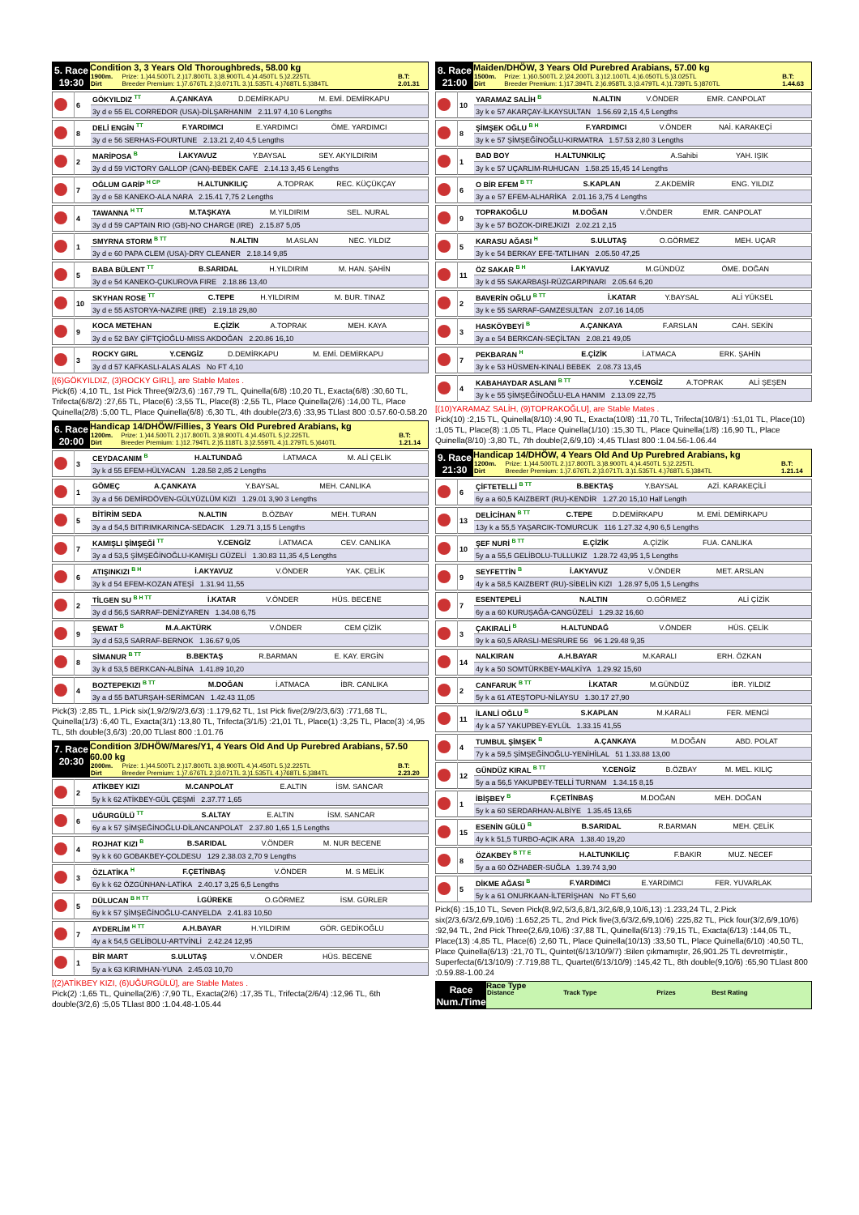5. Race
19:30
Condition 3, 3 Years Old Thoroughbreds, 58.00 kg
| 1900m. | Prize: 1.)44.500TL 2.)17.800TL 3.)8.900TL 4.)4.450TL 5.)2.225TL | B.T: |
| Dirt | Breeder Premium: 1.)7.676TL 2.)3.071TL 3.)1.535TL 4.)768TL 5.)384TL | 2.01.31 |
| | 6 | GÖKYILDIZ <sup>TT</sup> | A.ÇANKAYA | D.DEMİRKAPU | M. EMİ. DEMİRKAPU |
| | | 3y d e 55 EL CORREDOR (USA)-DİLŞARHANIM 2.11.97 4,10 6 Lengths | | | |
| | 8 | DELİ ENGİN <sup>TT</sup> | F.YARDIMCI | E.YARDIMCI | ÖME. YARDIMCI |
| | | 3y d e 56 SERHAS-FOURTUNE 2.13.21 2,40 4,5 Lengths | | | |
| | 2 | MARİPOSA <sup>B</sup> | İ.AKYAVUZ | Y.BAYSAL | SEY. AKYILDIRIM |
| | | 3y d d 59 VICTORY GALLOP (CAN)-BEBEK CAFE 2.14.13 3,45 6 Lengths | | | |
| | 7 | OĞLUM GARİP <sup>H CP</sup> | H.ALTUNKILIÇ | A.TOPRAK | REC. KÜÇÜKÇAY |
| | | 3y d e 58 KANEKO-ALA NARA 2.15.41 7,75 2 Lengths | | | |
| | 4 | TAWANNA <sup>H TT</sup> | M.TAŞKAYA | M.YILDIRIM | SEL. NURAL |
| | | 3y d d 59 CAPTAIN RIO (GB)-NO CHARGE (IRE) 2.15.87 5,05 | | | |
| | 1 | SMYRNA STORM <sup>B TT</sup> | N.ALTIN | M.ASLAN | NEC. YILDIZ |
| | | 3y d e 60 PAPA CLEM (USA)-DRY CLEANER 2.18.14 9,85 | | | |
| | 5 | BABA BÜLENT <sup>TT</sup> | B.SARIDAL | H.YILDIRIM | M. HAN. ŞAHİN |
| | | 3y d e 54 KANEKO-ÇUKUROVA FIRE 2.18.86 13,40 | | | |
| | 10 | SKYHAN ROSE <sup>TT</sup> | C.TEPE | H.YILDIRIM | M. BUR. TINAZ |
| | | 3y d e 55 ASTORYA-NAZIRE (IRE) 2.19.18 29,80 | | | |
| | 9 | KOCA METEHAN | E.ÇİZİK | A.TOPRAK | MEH. KAYA |
| | | 3y d e 52 BAY ÇİFTÇİOĞLU-MISS AKDOĞAN 2.20.86 16,10 | | | |
| | 3 | ROCKY GIRL | Y.CENGİZ | D.DEMİRKAPU | M. EMİ. DEMİRKAPU |
| | | 3y d d 57 KAFKASLI-ALAS ALAS No FT 4,10 | | | |
[(6)GÖKYILDIZ, (3)ROCKY GIRL], are Stable Mates .
Pick(6) :4,10 TL, 1st Pick Three(9/2/3,6) :167,79 TL, Quinella(6/8) :10,20 TL, Exacta(6/8) :30,60 TL, Trifecta(6/8/2) :27,65 TL, Place(6) :3,55 TL, Place(8) :2,55 TL, Place Quinella(2/6) :14,00 TL, Place Quinella(2/8) :5,00 TL, Place Quinella(6/8) :6,30 TL, 4th double(2/3,6) :33,95 TLlast 800 :0.57.60-0.58.20
6. Race
20:00
Handicap 14/DHÖW/Fillies, 3 Years Old Purebred Arabians, kg
| 1200m. | Prize: 1.)44.500TL 2.)17.800TL 3.)8.900TL 4.)4.450TL 5.)2.225TL | B.T: |
| Dirt | Breeder Premium: 1.)12.794TL 2.)5.118TL 3.)2.559TL 4.)1.279TL 5.)640TL | 1.21.14 |
| | 3 | CEYDACANIM <sup>B</sup> | H.ALTUNDAĞ | İ.ATMACA | M. ALİ ÇELİK |
| | | 3y k d 55 EFEM-HÜLYACAN 1.28.58 2,85 2 Lengths | | | |
| | 1 | GÖMEÇ | A.ÇANKAYA | Y.BAYSAL | MEH. CANLIKA |
| | | 3y a d 56 DEMİRDÖVEN-GÜLYÜZLÜM KIZI 1.29.01 3,90 3 Lengths | | | |
| | 5 | BİTİRİM SEDA | N.ALTIN | B.ÖZBAY | MEH. TURAN |
| | | 3y a d 54,5 BITIRIMKARINCA-SEDACIK 1.29.71 3,15 5 Lengths | | | |
| | 7 | KAMIŞLI ŞİMŞEĞİ <sup>TT</sup> | Y.CENGİZ | İ.ATMACA | CEV. CANLIKA |
| | | 3y a d 53,5 ŞİMŞEĞİNOĞLU-KAMIŞLI GÜZELİ 1.30.83 11,35 4,5 Lengths | | | |
| | 6 | ATIŞINKIZI <sup>B H</sup> | İ.AKYAVUZ | V.ÖNDER | YAK. ÇELİK |
| | | 3y k d 54 EFEM-KOZAN ATEŞİ 1.31.94 11,55 | | | |
| | 2 | TİLGEN SU <sup>B H TT</sup> | İ.KATAR | V.ÖNDER | HÜS. BECENE |
| | | 3y d d 56,5 SARRAF-DENİZYAREN 1.34.08 6,75 | | | |
| | 9 | ŞEWAT <sup>B</sup> | M.A.AKTÜRK | V.ÖNDER | CEM ÇİZİK |
| | | 3y d d 53,5 SARRAF-BERNOK 1.36.67 9,05 | | | |
| | 8 | SİMANUR <sup>B TT</sup> | B.BEKTAŞ | R.BARMAN | E. KAY. ERGİN |
| | | 3y k d 53,5 BERKCAN-ALBİNA 1.41.89 10,20 | | | |
| | 4 | BOZTEPEKIZI <sup>B TT</sup> | M.DOĞAN | İ.ATMACA | İBR. CANLIKA |
| | | 3y a d 55 BATURŞAH-SERİMCAN 1.42.43 11,05 | | | |
Pick(3) :2,85 TL, 1.Pick six(1,9/2/9/2/3,6/3) :1.179,62 TL, 1st Pick five(2/9/2/3,6/3) :771,68 TL, Quinella(1/3) :6,40 TL, Exacta(3/1) :13,80 TL, Trifecta(3/1/5) :21,01 TL, Place(1) :3,25 TL, Place(3) :4,95 TL, 5th double(3,6/3) :20,00 TLlast 800 :1.01.76
7. Race
20:30
Condition 3/DHÖW/Mares/Y1, 4 Years Old And Up Purebred Arabians, 57.50 60.00 kg
| 2000m. | Prize: 1.)44.500TL 2.)17.800TL 3.)8.900TL 4.)4.450TL 5.)2.225TL | B.T: |
| Dirt | Breeder Premium: 1.)7.676TL 2.)3.071TL 3.)1.535TL 4.)768TL 5.)384TL | 2.23.20 |
| | 2 | ATİKBEY KIZI | M.CANPOLAT | E.ALTIN | İSM. SANCAR |
| | | 5y k k 62 ATİKBEY-GÜL ÇEŞMİ 2.37.77 1,65 | | | |
| | 6 | UĞURGÜLÜ <sup>TT</sup> | S.ALTAY | E.ALTIN | İSM. SANCAR |
| | | 6y a k 57 ŞİMŞEĞİNOĞLU-DİLANCANPOLAT 2.37.80 1,65 1,5 Lengths | | | |
| | 4 | ROJHAT KIZI <sup>B</sup> | B.SARIDAL | V.ÖNDER | M. NUR BECENE |
| | | 9y k k 60 GOBAKBEY-ÇOLDESU 129 2.38.03 2,70 9 Lengths | | | |
| | 3 | ÖZLATİKA <sup>H</sup> | F.ÇETİNBAŞ | V.ÖNDER | M. S MELİK |
| | | 6y k k 62 ÖZGÜNHAN-LATİKA 2.40.17 3,25 6,5 Lengths | | | |
| | 5 | DÜLUCAN <sup>B H TT</sup> | İ.GÜREKE | O.GÖRMEZ | İSM. GÜRLER |
| | | 6y k k 57 ŞİMŞEĞİNOĞLU-CANYELDA 2.41.83 10,50 | | | |
| | 7 | AYDERLİM <sup>H TT</sup> | A.H.BAYAR | H.YILDIRIM | GÖR. GEDİKOĞLU |
| | | 4y a k 54,5 GELİBOLU-ARTVİNLİ 2.42.24 12,95 | | | |
| | 1 | BİR MART | S.ULUTAŞ | V.ÖNDER | HÜS. BECENE |
| | | 5y a k 63 KIRIMHAN-YUNA 2.45.03 10,70 | | | |
[(2)ATİKBEY KIZI, (6)UĞURGÜLÜ], are Stable Mates .
Pick(2) :1,65 TL, Quinella(2/6) :7,90 TL, Exacta(2/6) :17,35 TL, Trifecta(2/6/4) :12,96 TL, 6th double(3/2,6) :5,05 TLlast 800 :1.04.48-1.05.44
8. Race
21:00
Maiden/DHÖW, 3 Years Old Purebred Arabians, 57.00 kg
| 1500m. | Prize: 1.)60.500TL 2.)24.200TL 3.)12.100TL 4.)6.050TL 5.)3.025TL | B.T: |
| Dirt | Breeder Premium: 1.)17.394TL 2.)6.958TL 3.)3.479TL 4.)1.739TL 5.)870TL | 1.44.63 |
| | 10 | YARAMAZ SALİH <sup>B</sup> | N.ALTIN | V.ÖNDER | EMR. CANPOLAT |
| | | 3y k e 57 AKARÇAY-İLKAYSULTAN 1.56.69 2,15 4,5 Lengths | | | |
| | 8 | ŞİMŞEK OĞLU <sup>B H</sup> | F.YARDIMCI | V.ÖNDER | NAİ. KARAKEÇİ |
| | | 3y k e 57 ŞİMŞEĞİNOĞLU-KIRMATRA 1.57.53 2,80 3 Lengths | | | |
| | 1 | BAD BOY | H.ALTUNKILIÇ | A.Sahibi | YAH. IŞIK |
| | | 3y k e 57 UÇARLIM-RUHUCAN 1.58.25 15,45 14 Lengths | | | |
| | 6 | O BİR EFEM <sup>B TT</sup> | S.KAPLAN | Z.AKDEMİR | ENG. YILDIZ |
| | | 3y a e 57 EFEM-ALHARİKA 2.01.16 3,75 4 Lengths | | | |
| | 9 | TOPRAKOĞLU | M.DOĞAN | V.ÖNDER | EMR. CANPOLAT |
| | | 3y k e 57 BOZOK-DIREJKIZI 2.02.21 2,15 | | | |
| | 5 | KARASU AĞASI <sup>H</sup> | S.ULUTAŞ | O.GÖRMEZ | MEH. UÇAR |
| | | 3y k e 54 BERKAY EFE-TATLIHAN 2.05.50 47,25 | | | |
| | 11 | ÖZ SAKAR <sup>B H</sup> | İ.AKYAVUZ | M.GÜNDÜZ | ÖME. DOĞAN |
| | | 3y k d 55 SAKARBAŞI-RÜZGARPINARI 2.05.64 6,20 | | | |
| | 2 | BAVERİN OĞLU <sup>B TT</sup> | İ.KATAR | Y.BAYSAL | ALİ YÜKSEL |
| | | 3y k e 55 SARRAF-GAMZESULTAN 2.07.16 14,05 | | | |
| | 3 | HASKÖYBEYİ <sup>B</sup> | A.ÇANKAYA | F.ARSLAN | CAH. SEKİN |
| | | 3y a e 54 BERKCAN-SEÇİLTAN 2.08.21 49,05 | | | |
| | 7 | PEKBARAN <sup>H</sup> | E.ÇİZİK | İ.ATMACA | ERK. ŞAHİN |
| | | 3y k e 53 HÜSMEN-KINALI BEBEK 2.08.73 13,45 | | | |
| | 4 | KABAHAYDAR ASLANI <sup>B TT</sup> | Y.CENGİZ | A.TOPRAK | ALİ ŞEŞEN |
| | | 3y k e 55 ŞİMŞEĞİNOĞLU-ELA HANIM 2.13.09 22,75 | | | |
[(10)YARAMAZ SALİH, (9)TOPRAKOĞLU], are Stable Mates .
Pick(10) :2,15 TL, Quinella(8/10) :4,90 TL, Exacta(10/8) :11,70 TL, Trifecta(10/8/1) :51,01 TL, Place(10) :1,05 TL, Place(8) :1,05 TL, Place Quinella(1/10) :15,30 TL, Place Quinella(1/8) :16,90 TL, Place Quinella(8/10) :3,80 TL, 7th double(2,6/9,10) :4,45 TLlast 800 :1.04.56-1.06.44
9. Race
21:30
Handicap 14/DHÖW, 4 Years Old And Up Purebred Arabians, kg
| 1200m. | Prize: 1.)44.500TL 2.)17.800TL 3.)8.900TL 4.)4.450TL 5.)2.225TL | B.T: |
| Dirt | Breeder Premium: 1.)7.676TL 2.)3.071TL 3.)1.535TL 4.)768TL 5.)384TL | 1.21.14 |
| | 6 | ÇİFTETELLİ <sup>B TT</sup> | B.BEKTAŞ | Y.BAYSAL | AZİ. KARAKEÇİLİ |
| | | 6y a a 60,5 KAIZBERT (RU)-KENDİR 1.27.20 15,10 Half Length | | | |
| | 13 | DELİCİHAN <sup>B TT</sup> | C.TEPE | D.DEMİRKAPU | M. EMİ. DEMİRKAPU |
| | | 13y k a 55,5 YAŞARCIK-TOMURCUK 116 1.27.32 4,90 6,5 Lengths | | | |
| | 10 | ŞEF NURİ <sup>B TT</sup> | E.ÇİZİK | A.ÇİZİK | FUA. CANLIKA |
| | | 5y a a 55,5 GELİBOLU-TULLUKIZ 1.28.72 43,95 1,5 Lengths | | | |
| | 9 | SEYFETTİN <sup>B</sup> | İ.AKYAVUZ | V.ÖNDER | MET. ARSLAN |
| | | 4y k a 58,5 KAIZBERT (RU)-SİBELİN KIZI 1.28.97 5,05 1,5 Lengths | | | |
| | 7 | ESENTEPELİ | N.ALTIN | O.GÖRMEZ | ALİ ÇİZİK |
| | | 6y a a 60 KURUŞAĞA-CANGÜZELİ 1.29.32 16,60 | | | |
| | 3 | ÇAKIRALİ <sup>B</sup> | H.ALTUNDAĞ | V.ÖNDER | HÜS. ÇELİK |
| | | 9y k a 60,5 ARASLI-MESRURE 56 96 1.29.48 9,35 | | | |
| | 14 | NALKIRAN | A.H.BAYAR | M.KARALI | ERH. ÖZKAN |
| | | 4y k a 50 SOMTÜRKBEY-MALKİYA 1.29.92 15,60 | | | |
| | 2 | CANFARUK <sup>B TT</sup> | İ.KATAR | M.GÜNDÜZ | İBR. YILDIZ |
| | | 5y k a 61 ATEŞTOPU-NİLAYSU 1.30.17 27,90 | | | |
| | 11 | İLANLİ OĞLU <sup>B</sup> | S.KAPLAN | M.KARALI | FER. MENGİ |
| | | 4y k a 57 YAKUPBEY-EYLÜL 1.33.15 41,55 | | | |
| | 4 | TUMBUL ŞİMŞEK <sup>B</sup> | A.ÇANKAYA | M.DOĞAN | ABD. POLAT |
| | | 7y k a 59,5 ŞİMŞEĞİNOĞLU-YENİHİLAL 51 1.33.88 13,00 | | | |
| | 12 | GÜNDÜZ KIRAL <sup>B TT</sup> | Y.CENGİZ | B.ÖZBAY | M. MEL. KILIÇ |
| | | 5y a a 56,5 YAKUPBEY-TELLİ TURNAM 1.34.15 8,15 | | | |
| | 1 | İBİŞBEY <sup>B</sup> | F.ÇETİNBAŞ | M.DOĞAN | MEH. DOĞAN |
| | | 5y k a 60 SERDARHAN-ALBİYE 1.35.45 13,65 | | | |
| | 15 | ESENİN GÜLÜ <sup>B</sup> | B.SARIDAL | R.BARMAN | MEH. ÇELİK |
| | | 4y k k 51,5 TURBO-AÇIK ARA 1.38.40 19,20 | | | |
| | 8 | ÖZAKBEY <sup>B TT E</sup> | H.ALTUNKILIÇ | F.BAKIR | MUZ. NECEF |
| | | 5y a a 60 ÖZHABER-SUĞLA 1.39.74 3,90 | | | |
| | 5 | DİKME AĞASI <sup>B</sup> | F.YARDIMCI | E.YARDIMCI | FER. YUVARLAK |
| | | 5y k a 61 ONURKAAN-İLTERİŞHAN No FT 5,60 | | | |
Pick(6) :15,10 TL, Seven Pick(8,9/2,5/3,6,8/1,3/2,6/8,9,10/6,13) :1.233,24 TL, 2.Pick six(2/3,6/3/2,6/9,10/6) :1.652,25 TL, 2nd Pick five(3,6/3/2,6/9,10/6) :225,82 TL, Pick four(3/2,6/9,10/6) :92,94 TL, 2nd Pick Three(2,6/9,10/6) :37,88 TL, Quinella(6/13) :79,15 TL, Exacta(6/13) :144,05 TL, Place(13) :4,85 TL, Place(6) :2,60 TL, Place Quinella(10/13) :33,50 TL, Place Quinella(6/10) :40,50 TL, Place Quinella(6/13) :21,70 TL, Quintet(6/13/10/9/7) :Bilen çıkmamıştır, 26,901.25 TL devretmiştir., Superfecta(6/13/10/9) :7.719,88 TL, Quartet(6/13/10/9) :145,42 TL, 8th double(9,10/6) :65,90 TLlast 800 :0.59.88-1.00.24
Race
Num./Time
Race Type
| Distance | Track Type | Prizes | Best Rating |